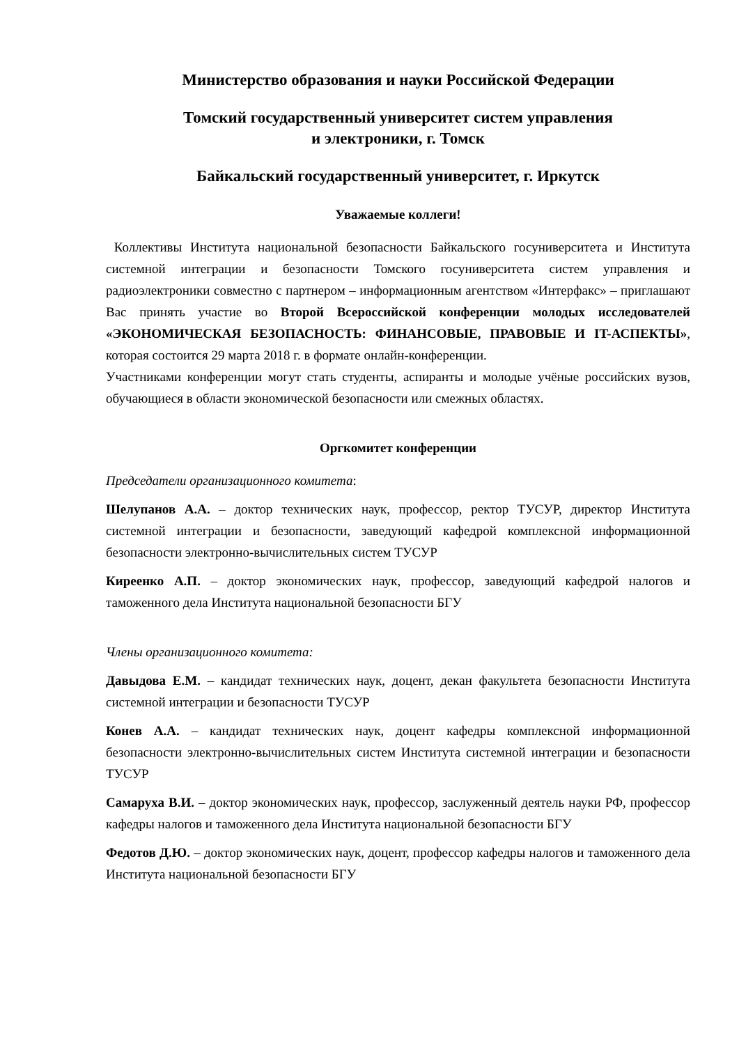Министерство образования и науки Российской Федерации
Томский государственный университет систем управления
и электроники, г. Томск
Байкальский государственный университет, г. Иркутск
Уважаемые коллеги!
Коллективы Института национальной безопасности Байкальского госуниверситета и Института системной интеграции и безопасности Томского госуниверситета систем управления и радиоэлектроники совместно с партнером – информационным агентством «Интерфакс» – приглашают Вас принять участие во Второй Всероссийской конференции молодых исследователей «ЭКОНОМИЧЕСКАЯ БЕЗОПАСНОСТЬ: ФИНАНСОВЫЕ, ПРАВОВЫЕ И IT-АСПЕКТЫ», которая состоится 29 марта 2018 г. в формате онлайн-конференции.
Участниками конференции могут стать студенты, аспиранты и молодые учёные российских вузов, обучающиеся в области экономической безопасности или смежных областях.
Оргкомитет конференции
Председатели организационного комитета:
Шелупанов А.А. – доктор технических наук, профессор, ректор ТУСУР, директор Института системной интеграции и безопасности, заведующий кафедрой комплексной информационной безопасности электронно-вычислительных систем ТУСУР
Киреенко А.П. – доктор экономических наук, профессор, заведующий кафедрой налогов и таможенного дела Института национальной безопасности БГУ
Члены организационного комитета:
Давыдова Е.М. – кандидат технических наук, доцент, декан факультета безопасности Института системной интеграции и безопасности ТУСУР
Конев А.А. – кандидат технических наук, доцент кафедры комплексной информационной безопасности электронно-вычислительных систем Института системной интеграции и безопасности ТУСУР
Самаруха В.И. – доктор экономических наук, профессор, заслуженный деятель науки РФ, профессор кафедры налогов и таможенного дела Института национальной безопасности БГУ
Федотов Д.Ю. – доктор экономических наук, доцент, профессор кафедры налогов и таможенного дела Института национальной безопасности БГУ